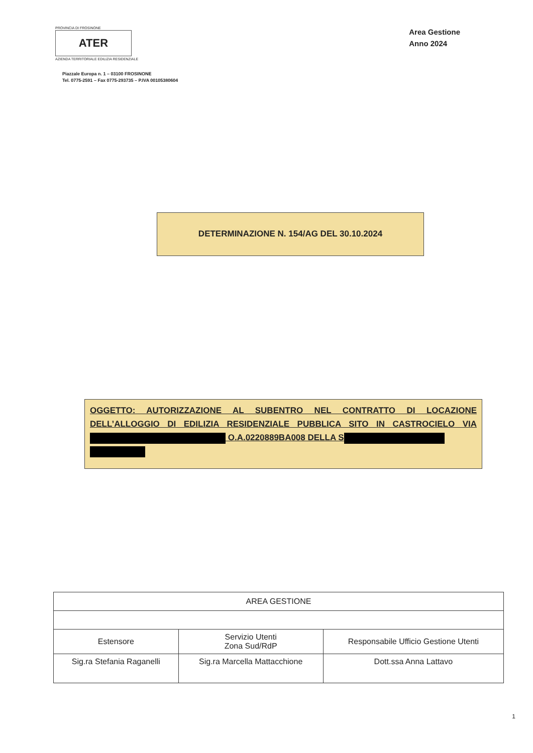PROVINCIA DI FROSINONE
ATER
AZIENDA TERRITORIALE EDILIZIA RESIDENZIALE
Piazzale Europa n. 1 – 03100 FROSINONE
Tel. 0775-2591 – Fax 0775-293735 – P.IVA 00105380604
Area Gestione
Anno 2024
DETERMINAZIONE N. 154/AG DEL 30.10.2024
OGGETTO: AUTORIZZAZIONE AL SUBENTRO NEL CONTRATTO DI LOCAZIONE DELL’ALLOGGIO DI EDILIZIA RESIDENZIALE PUBBLICA SITO IN CASTROCIELO VIA O.A.0220889BA008 DELLA S
| AREA GESTIONE | | |
| Estensore | Servizio Utenti Zona Sud/RdP | Responsabile Ufficio Gestione Utenti |
| Sig.ra Stefania Raganelli | Sig.ra Marcella Mattacchione | Dott.ssa Anna Lattavo |
1